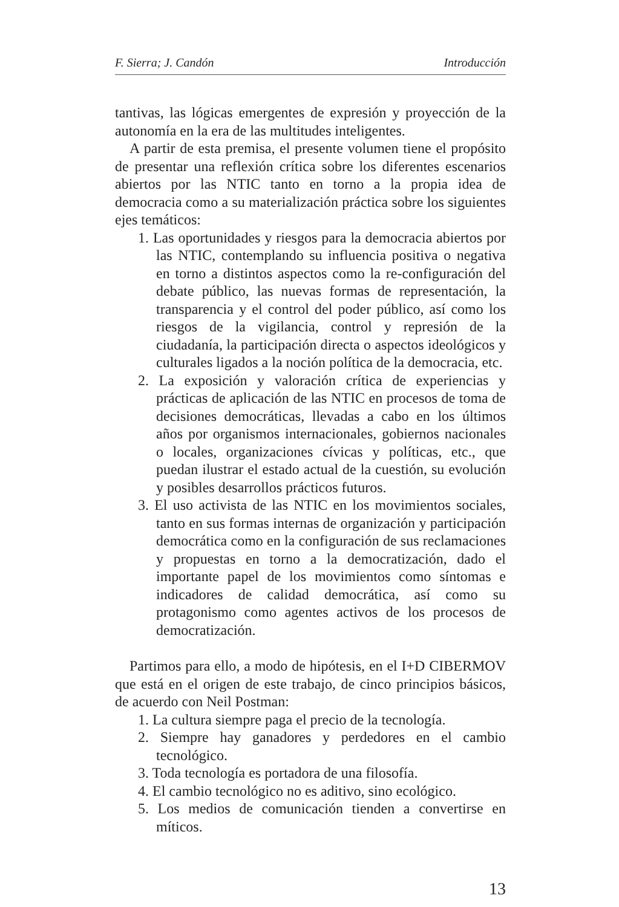F. Sierra; J. Candón Introducción
tantivas, las lógicas emergentes de expresión y proyección de la autonomía en la era de las multitudes inteligentes.
A partir de esta premisa, el presente volumen tiene el propósito de presentar una reflexión crítica sobre los diferentes escenarios abiertos por las NTIC tanto en torno a la propia idea de democracia como a su materialización práctica sobre los siguientes ejes temáticos:
1. Las oportunidades y riesgos para la democracia abiertos por las NTIC, contemplando su influencia positiva o negativa en torno a distintos aspectos como la re-configuración del debate público, las nuevas formas de representación, la transparencia y el control del poder público, así como los riesgos de la vigilancia, control y represión de la ciudadanía, la participación directa o aspectos ideológicos y culturales ligados a la noción política de la democracia, etc.
2. La exposición y valoración crítica de experiencias y prácticas de aplicación de las NTIC en procesos de toma de decisiones democráticas, llevadas a cabo en los últimos años por organismos internacionales, gobiernos nacionales o locales, organizaciones cívicas y políticas, etc., que puedan ilustrar el estado actual de la cuestión, su evolución y posibles desarrollos prácticos futuros.
3. El uso activista de las NTIC en los movimientos sociales, tanto en sus formas internas de organización y participación democrática como en la configuración de sus reclamaciones y propuestas en torno a la democratización, dado el importante papel de los movimientos como síntomas e indicadores de calidad democrática, así como su protagonismo como agentes activos de los procesos de democratización.
Partimos para ello, a modo de hipótesis, en el I+D CIBERMOV que está en el origen de este trabajo, de cinco principios básicos, de acuerdo con Neil Postman:
1. La cultura siempre paga el precio de la tecnología.
2. Siempre hay ganadores y perdedores en el cambio tecnológico.
3. Toda tecnología es portadora de una filosofía.
4. El cambio tecnológico no es aditivo, sino ecológico.
5. Los medios de comunicación tienden a convertirse en míticos.
13